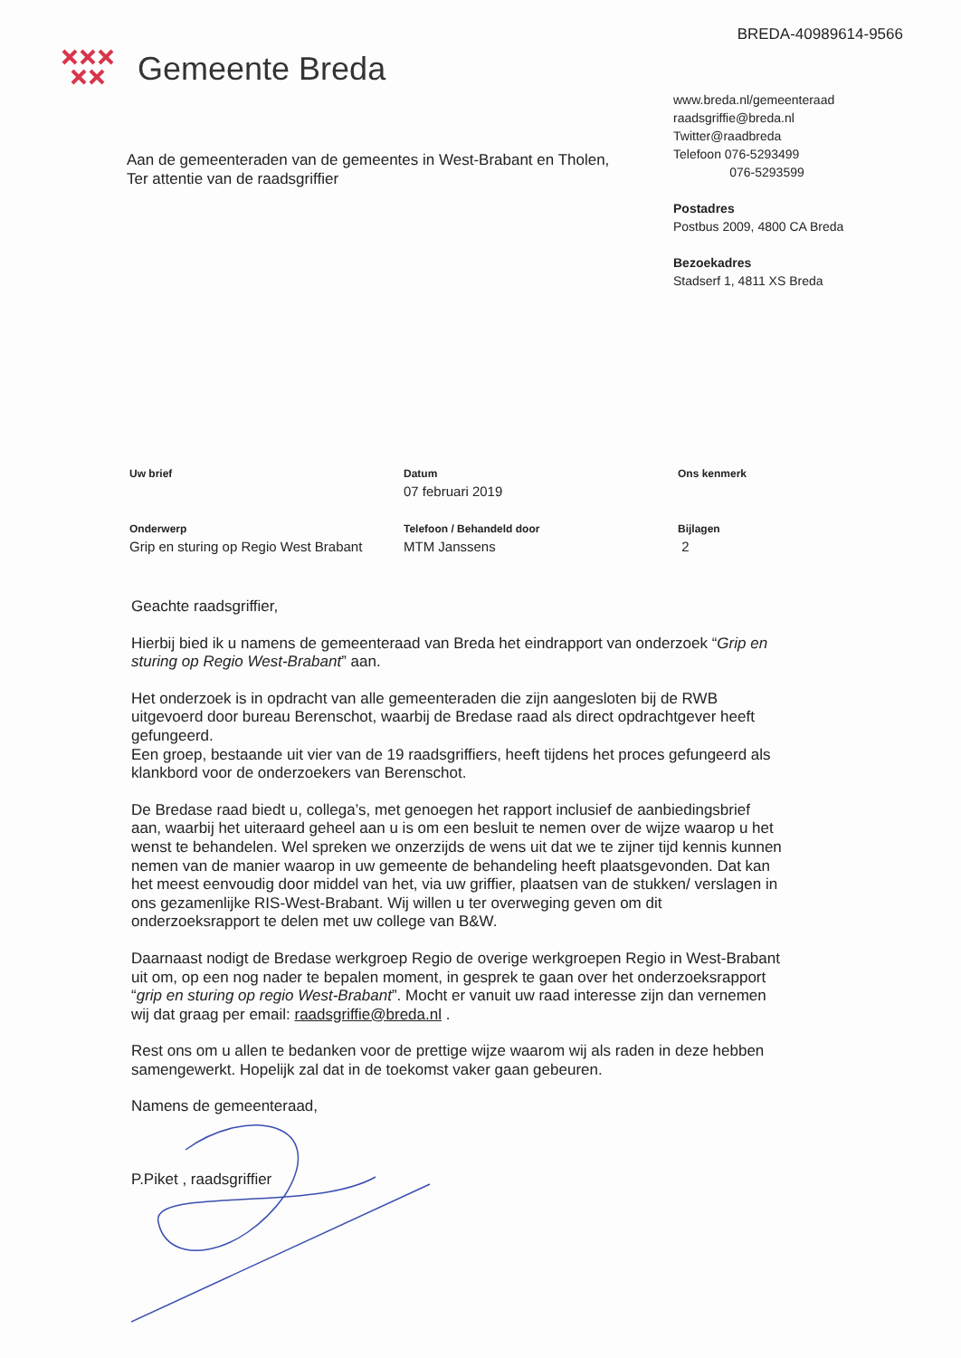BREDA-40989614-9566
Gemeente Breda
www.breda.nl/gemeenteraad
raadsgriffie@breda.nl
Twitter@raadbreda
Telefoon 076-5293499
076-5293599
Postadres
Postbus 2009, 4800 CA Breda
Bezoekadres
Stadserf 1, 4811 XS Breda
Aan de gemeenteraden van de gemeentes in West-Brabant en Tholen,
Ter attentie van de raadsgriffier
Uw brief
Datum
07 februari 2019
Ons kenmerk
Onderwerp
Grip en sturing op Regio West Brabant
Telefoon / Behandeld door
MTM Janssens
Bijlagen
2
Geachte raadsgriffier,
Hierbij bied ik u namens de gemeenteraad van Breda het eindrapport van onderzoek “Grip en sturing op Regio West-Brabant” aan.
Het onderzoek is in opdracht van alle gemeenteraden die zijn aangesloten bij de RWB uitgevoerd door bureau Berenschot, waarbij de Bredase raad als direct opdrachtgever heeft gefungeerd.
Een groep, bestaande uit vier van de 19 raadsgriffiers, heeft tijdens het proces gefungeerd als klankbord voor de onderzoekers van Berenschot.
De Bredase raad biedt u, collega’s, met genoegen het rapport inclusief de aanbiedingsbrief aan, waarbij het uiteraard geheel aan u is om een besluit te nemen over de wijze waarop u het wenst te behandelen. Wel spreken we onzerzijds de wens uit dat we te zijner tijd kennis kunnen nemen van de manier waarop in uw gemeente de behandeling heeft plaatsgevonden. Dat kan het meest eenvoudig door middel van het, via uw griffier, plaatsen van de stukken/ verslagen in ons gezamenlijke RIS-West-Brabant. Wij willen u ter overweging geven om dit onderzoeksrapport te delen met uw college van B&W.
Daarnaast nodigt de Bredase werkgroep Regio de overige werkgroepen Regio in West-Brabant uit om, op een nog nader te bepalen moment, in gesprek te gaan over het onderzoeksrapport “grip en sturing op regio West-Brabant”. Mocht er vanuit uw raad interesse zijn dan vernemen wij dat graag per email: raadsgriffie@breda.nl .
Rest ons om u allen te bedanken voor de prettige wijze waarom wij als raden in deze hebben samengewerkt. Hopelijk zal dat in de toekomst vaker gaan gebeuren.
Namens de gemeenteraad,
P.Piket , raadsgriffier